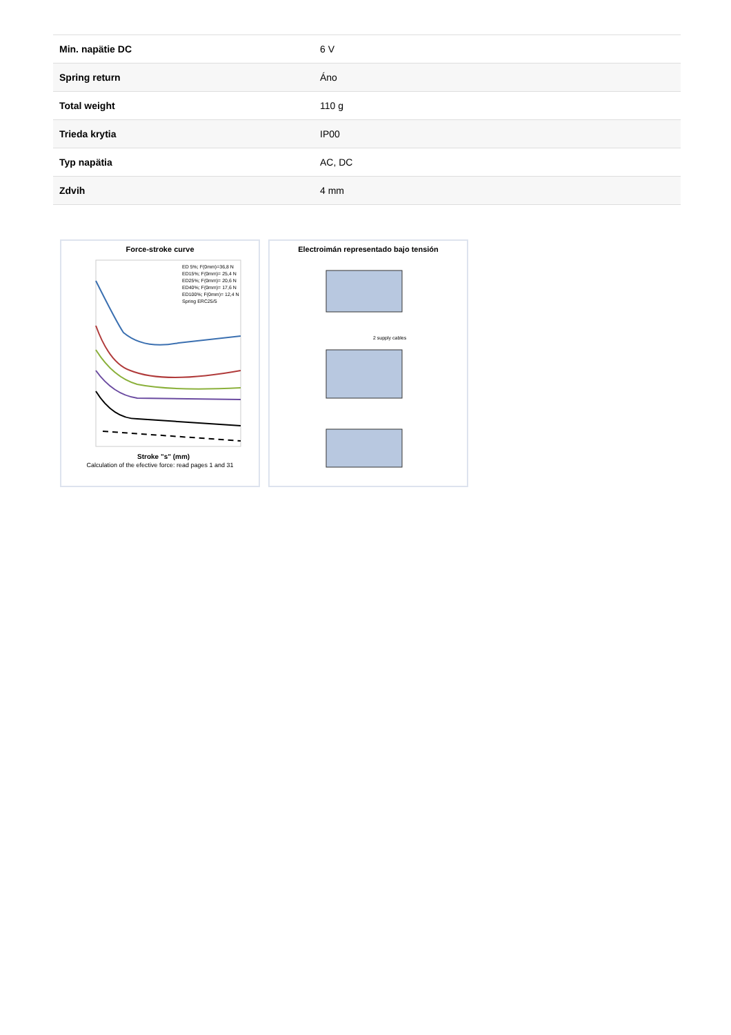| Min. napätie DC | 6 V |
| Spring return | Áno |
| Total weight | 110 g |
| Trieda krytia | IP00 |
| Typ napätia | AC, DC |
| Zdvih | 4 mm |
Force-stroke curve
ED 5%; F(0mm)=36,8 N
ED15%; F(0mm)= 25,4 N
ED25%; F(0mm)= 20,6 N
ED40%; F(0mm)= 17,6 N
ED100%; F(0mm)= 12,4 N
Spring ERC25/5
Stroke "s" (mm)
Calculation of the efective force: read pages 1 and 31
Electroimán representado bajo tensión
2 supply cables